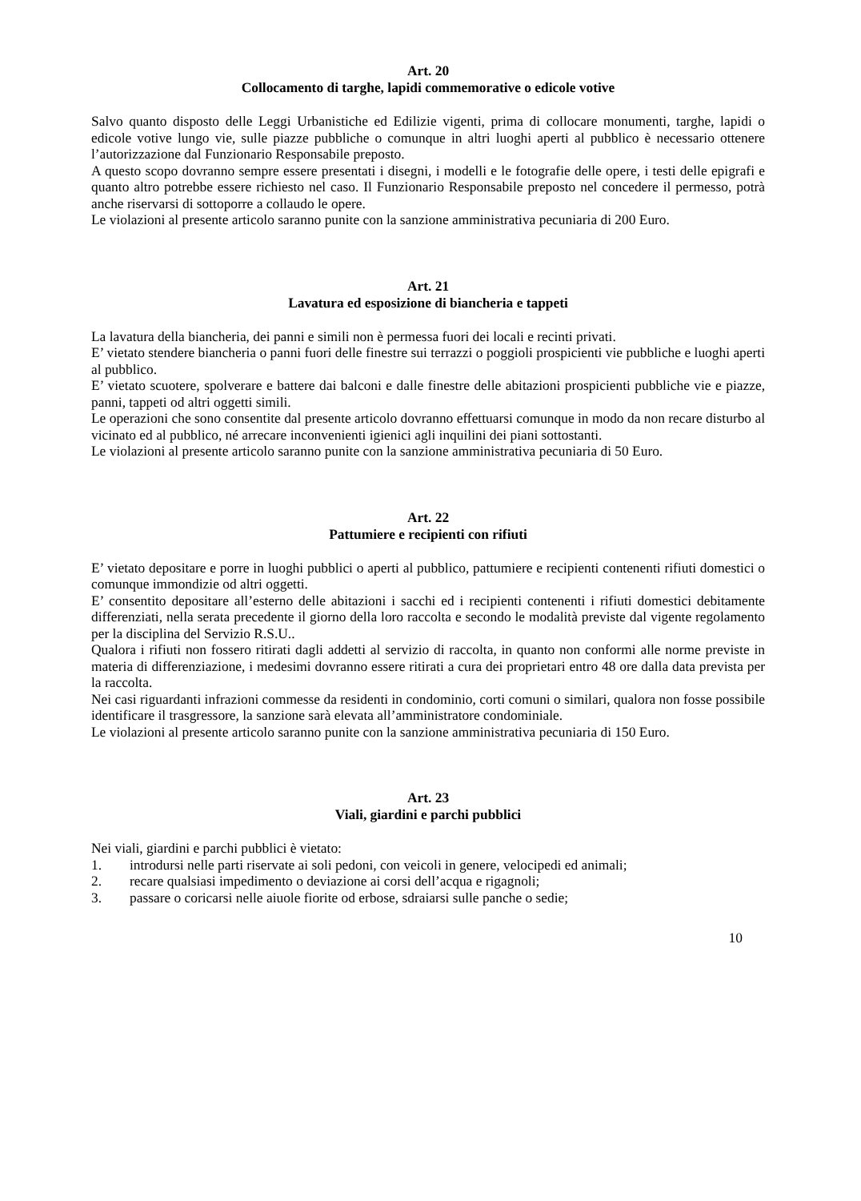Art. 20
Collocamento di targhe, lapidi commemorative o edicole votive
Salvo quanto disposto delle Leggi Urbanistiche ed Edilizie vigenti, prima di collocare monumenti, targhe, lapidi o edicole votive lungo vie, sulle piazze pubbliche o comunque in altri luoghi aperti al pubblico è necessario ottenere l’autorizzazione dal Funzionario Responsabile preposto.
A questo scopo dovranno sempre essere presentati i disegni, i modelli e le fotografie delle opere, i testi delle epigrafi e quanto altro potrebbe essere richiesto nel caso. Il Funzionario Responsabile preposto nel concedere il permesso, potrà anche riservarsi di sottoporre a collaudo le opere.
Le violazioni al presente articolo saranno punite con la sanzione amministrativa pecuniaria di 200 Euro.
Art. 21
Lavatura ed esposizione di biancheria e tappeti
La lavatura della biancheria, dei panni e simili non è permessa fuori dei locali e recinti privati.
E’ vietato stendere biancheria o panni fuori delle finestre sui terrazzi o poggioli prospicienti vie pubbliche e luoghi aperti al pubblico.
E’ vietato scuotere, spolverare e battere dai balconi e dalle finestre delle abitazioni prospicienti pubbliche vie e piazze, panni, tappeti od altri oggetti simili.
Le operazioni che sono consentite dal presente articolo dovranno effettuarsi comunque in modo da non recare disturbo al vicinato ed al pubblico, né arrecare inconvenienti igienici agli inquilini dei piani sottostanti.
Le violazioni al presente articolo saranno punite con la sanzione amministrativa pecuniaria di 50 Euro.
Art. 22
Pattumiere e recipienti con rifiuti
E’ vietato depositare e porre in luoghi pubblici o aperti al pubblico, pattumiere e recipienti contenenti rifiuti domestici o comunque immondizie od altri oggetti.
E’ consentito depositare all’esterno delle abitazioni i sacchi ed i recipienti contenenti i rifiuti domestici debitamente differenziati, nella serata precedente il giorno della loro raccolta e secondo le modalità previste dal vigente regolamento per la disciplina del Servizio R.S.U..
Qualora i rifiuti non fossero ritirati dagli addetti al servizio di raccolta, in quanto non conformi alle norme previste in materia di differenziazione, i medesimi dovranno essere ritirati a cura dei proprietari entro 48 ore dalla data prevista per la raccolta.
Nei casi riguardanti infrazioni commesse da residenti in condominio, corti comuni o similari, qualora non fosse possibile identificare il trasgressore, la sanzione sarà elevata all’amministratore condominiale.
Le violazioni al presente articolo saranno punite con la sanzione amministrativa pecuniaria di 150 Euro.
Art. 23
Viali, giardini e parchi pubblici
Nei viali, giardini e parchi pubblici è vietato:
1. introdursi nelle parti riservate ai soli pedoni, con veicoli in genere, velocipedi ed animali;
2. recare qualsiasi impedimento o deviazione ai corsi dell’acqua e rigagnoli;
3. passare o coricarsi nelle aiuole fiorite od erbose, sdraiarsi sulle panche o sedie;
10